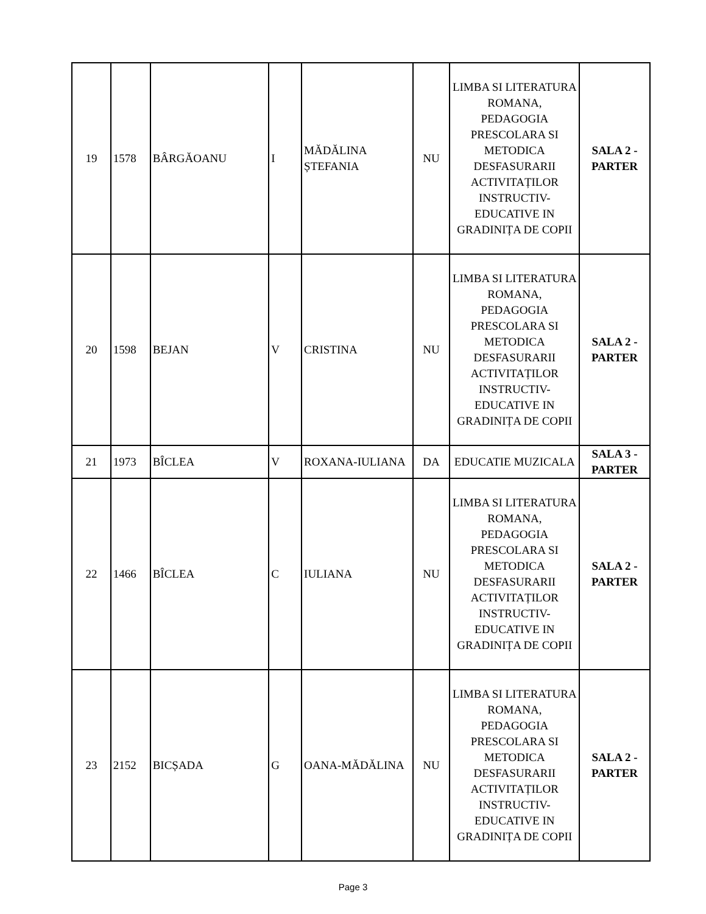| 19 | 1578 | BÂRGĂOANU | I | MĂDĂLINA ȘTEFANIA | NU | LIMBA SI LITERATURA ROMANA, PEDAGOGIA PRESCOLARA SI METODICA DESFASURARII ACTIVITAȚILOR INSTRUCTIV-EDUCATIVE IN GRADINIȚA DE COPII | SALA 2 - PARTER |
| 20 | 1598 | BEJAN | V | CRISTINA | NU | LIMBA SI LITERATURA ROMANA, PEDAGOGIA PRESCOLARA SI METODICA DESFASURARII ACTIVITAȚILOR INSTRUCTIV-EDUCATIVE IN GRADINIȚA DE COPII | SALA 2 - PARTER |
| 21 | 1973 | BÎCLEA | V | ROXANA-IULIANA | DA | EDUCATIE MUZICALA | SALA 3 - PARTER |
| 22 | 1466 | BÎCLEA | C | IULIANA | NU | LIMBA SI LITERATURA ROMANA, PEDAGOGIA PRESCOLARA SI METODICA DESFASURARII ACTIVITAȚILOR INSTRUCTIV-EDUCATIVE IN GRADINIȚA DE COPII | SALA 2 - PARTER |
| 23 | 2152 | BICȘADA | G | OANA-MĂDĂLINA | NU | LIMBA SI LITERATURA ROMANA, PEDAGOGIA PRESCOLARA SI METODICA DESFASURARII ACTIVITAȚILOR INSTRUCTIV-EDUCATIVE IN GRADINIȚA DE COPII | SALA 2 - PARTER |
Page 3